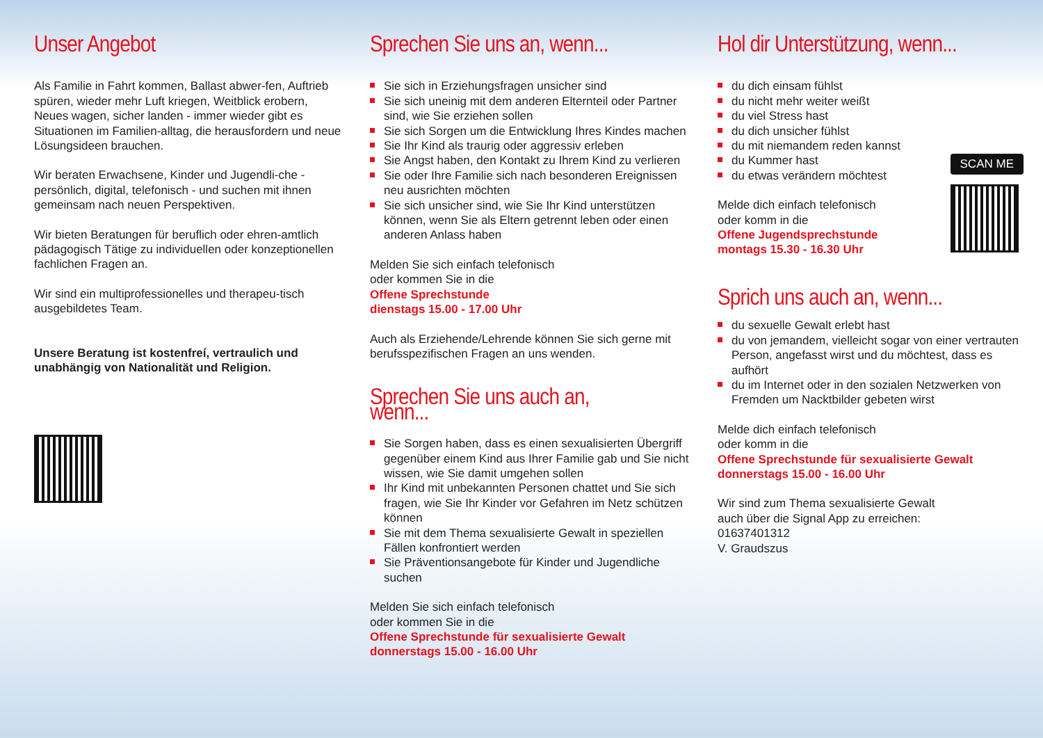Unser Angebot
Als Familie in Fahrt kommen, Ballast abwer-fen, Auftrieb spüren, wieder mehr Luft kriegen, Weitblick erobern, Neues wagen, sicher landen - immer wieder gibt es Situationen im Familien-alltag, die herausfordern und neue Lösungsideen brauchen.
Wir beraten Erwachsene, Kinder und Jugendli-che - persönlich, digital, telefonisch - und suchen mit ihnen gemeinsam nach neuen Perspektiven.
Wir bieten Beratungen für beruflich oder ehren-amtlich pädagogisch Tätige zu individuellen oder konzeptionellen fachlichen Fragen an.
Wir sind ein multiprofessionelles und therapeu-tisch ausgebildetes Team.
Unsere Beratung ist kostenfreí, vertraulich und unabhängig von Nationalität und Religion.
Sprechen Sie uns an, wenn...
Sie sich in Erziehungsfragen unsicher sind
Sie sich uneinig mit dem anderen Elternteil oder Partner sind, wie Sie erziehen sollen
Sie sich Sorgen um die Entwicklung Ihres Kindes machen
Sie Ihr Kind als traurig oder aggressiv erleben
Sie Angst haben, den Kontakt zu Ihrem Kind zu verlieren
Sie oder Ihre Familie sich nach besonderen Ereignissen neu ausrichten möchten
Sie sich unsicher sind, wie Sie Ihr Kind unterstützen können, wenn Sie als Eltern getrennt leben oder einen anderen Anlass haben
Melden Sie sich einfach telefonisch
oder kommen Sie in die
Offene Sprechstunde
dienstags 15.00 - 17.00 Uhr
Auch als Erziehende/Lehrende können Sie sich gerne mit berufsspezifischen Fragen an uns wenden.
Sprechen Sie uns auch an, wenn...
Sie Sorgen haben, dass es einen sexualisierten Übergriff gegenüber einem Kind aus Ihrer Familie gab und Sie nicht wissen, wie Sie damit umgehen sollen
Ihr Kind mit unbekannten Personen chattet und Sie sich fragen, wie Sie Ihr Kinder vor Gefahren im Netz schützen können
Sie mit dem Thema sexualisierte Gewalt in speziellen Fällen konfrontiert werden
Sie Präventionsangebote für Kinder und Jugendliche suchen
Melden Sie sich einfach telefonisch
oder kommen Sie in die
Offene Sprechstunde für sexualisierte Gewalt
donnerstags 15.00 - 16.00 Uhr
Hol dir Unterstützung, wenn...
du dich einsam fühlst
du nicht mehr weiter weißt
du viel Stress hast
du dich unsicher fühlst
du mit niemandem reden kannst
du Kummer hast
du etwas verändern möchtest
Melde dich einfach telefonisch
oder komm in die
Offene Jugendsprechstunde
montags 15.30 - 16.30 Uhr
SCAN ME
Sprich uns auch an, wenn...
du sexuelle Gewalt erlebt hast
du von jemandem, vielleicht sogar von einer vertrauten Person, angefasst wirst und du möchtest, dass es aufhört
du im Internet oder in den sozialen Netzwerken von Fremden um Nacktbilder gebeten wirst
Melde dich einfach telefonisch
oder komm in die
Offene Sprechstunde für sexualisierte Gewalt
donnerstags 15.00 - 16.00 Uhr
Wir sind zum Thema sexualisierte Gewalt
auch über die Signal App zu erreichen:
01637401312
V. Graudszus